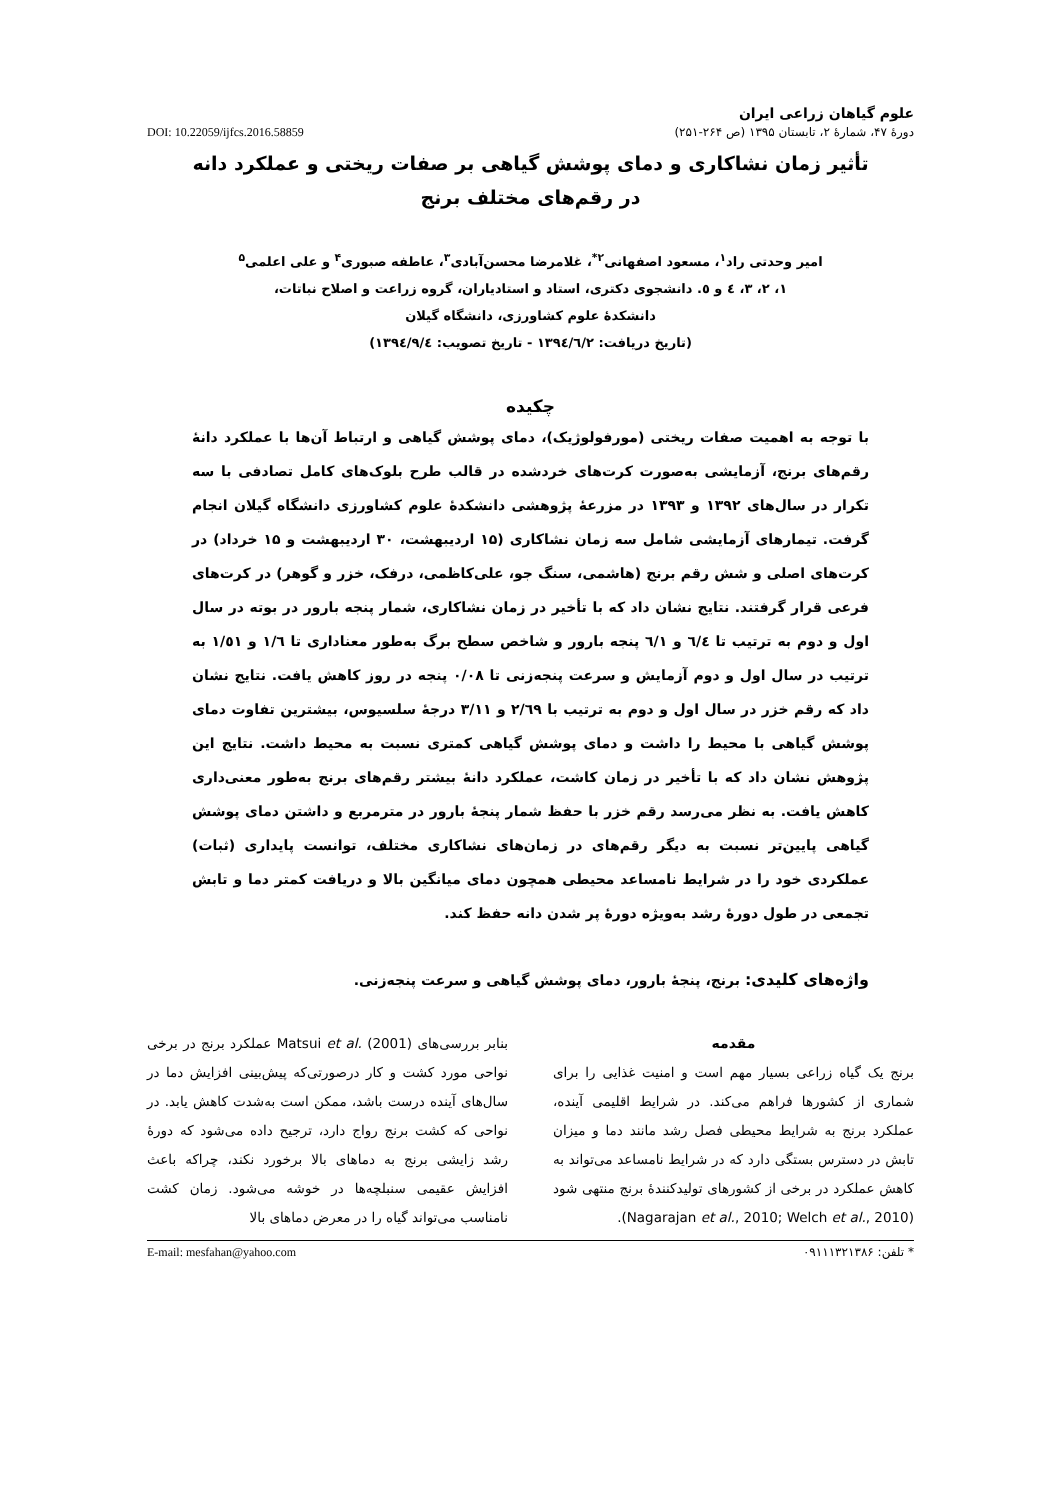علوم گیاهان زراعی ایران
دورهٔ ۴۷، شمارهٔ ۲، تابستان ۱۳۹۵ (ص ۲۶۴-۲۵۱) DOI: 10.22059/ijfcs.2016.58859
تأثیر زمان نشاکاری و دمای پوشش گیاهی بر صفات ریختی و عملکرد دانه
در رقم‌های مختلف برنج
امیر وحدتی راد<sup>۱</sup>، مسعود اصفهانی<sup>۲*</sup>، غلامرضا محسن‌آبادی<sup>۳</sup>، عاطفه صبوری<sup>۴</sup> و علی اعلمی<sup>۵</sup>
۱، ۲، ۳، ٤ و ٥. دانشجوی دکتری، استاد و استادیاران، گروه زراعت و اصلاح نباتات،
دانشکدهٔ علوم کشاورزی، دانشگاه گیلان
(تاریخ دریافت: ۱۳۹٤/٦/۲ - تاریخ تصویب: ۱۳۹٤/۹/٤)
چکیده
با توجه به اهمیت صفات ریختی (مورفولوژیک)، دمای پوشش گیاهی و ارتباط آن‌ها با عملکرد دانهٔ رقم‌های برنج، آزمایشی به‌صورت کرت‌های خردشده در قالب طرح بلوک‌های کامل تصادفی با سه تکرار در سال‌های ۱۳۹۲ و ۱۳۹۳ در مزرعهٔ پژوهشی دانشکدهٔ علوم کشاورزی دانشگاه گیلان انجام گرفت. تیمارهای آزمایشی شامل سه زمان نشاکاری (۱۵ اردیبهشت، ۳۰ اردیبهشت و ۱۵ خرداد) در کرت‌های اصلی و شش رقم برنج (هاشمی، سنگ جو، علی‌کاظمی، درفک، خزر و گوهر) در کرت‌های فرعی قرار گرفتند. نتایج نشان داد که با تأخیر در زمان نشاکاری، شمار پنجه بارور در بوته در سال اول و دوم به ترتیب تا ٦/٤ و ٦/١ پنجه بارور و شاخص سطح برگ به‌طور معناداری تا ۱/٦ و ۱/٥۱ به ترتیب در سال اول و دوم آزمایش و سرعت پنجه‌زنی تا ۰/۰۸ پنجه در روز کاهش یافت. نتایج نشان داد که رقم خزر در سال اول و دوم به ترتیب با ۲/٦۹ و ۳/۱۱ درجهٔ سلسیوس، بیشترین تفاوت دمای پوشش گیاهی با محیط را داشت و دمای پوشش گیاهی کمتری نسبت به محیط داشت. نتایج این پژوهش نشان داد که با تأخیر در زمان کاشت، عملکرد دانهٔ بیشتر رقم‌های برنج به‌طور معنی‌داری کاهش یافت. به نظر می‌رسد رقم خزر با حفظ شمار پنجهٔ بارور در مترمربع و داشتن دمای پوشش گیاهی پایین‌تر نسبت به دیگر رقم‌های در زمان‌های نشاکاری مختلف، توانست پایداری (ثبات) عملکردی خود را در شرایط نامساعد محیطی همچون دمای میانگین بالا و دریافت کمتر دما و تابش تجمعی در طول دورهٔ رشد به‌ویژه دورهٔ پر شدن دانه حفظ کند.
واژه‌های کلیدی: برنج، پنجهٔ بارور، دمای پوشش گیاهی و سرعت پنجه‌زنی.
مقدمه
برنج یک گیاه زراعی بسیار مهم است و امنیت غذایی را برای شماری از کشورها فراهم می‌کند. در شرایط اقلیمی آینده، عملکرد برنج به شرایط محیطی فصل رشد مانند دما و میزان تابش در دسترس بستگی دارد که در شرایط نامساعد می‌تواند به کاهش عملکرد در برخی از کشورهای تولیدکنندهٔ برنج منتهی شود (Nagarajan et al., 2010; Welch et al., 2010).
بنابر بررسی‌های Matsui et al. (2001) عملکرد برنج در برخی نواحی مورد کشت و کار درصورتی‌که پیش‌بینی افزایش دما در سال‌های آینده درست باشد، ممکن است به‌شدت کاهش یابد. در نواحی که کشت برنج رواج دارد، ترجیح داده می‌شود که دورهٔ رشد زایشی برنج به دماهای بالا برخورد نکند، چراکه باعث افزایش عقیمی سنبلچه‌ها در خوشه می‌شود. زمان کشت نامناسب می‌تواند گیاه را در معرض دماهای بالا
* تلفن: ۰۹۱۱۱۳۲۱۳۸۶ E-mail: mesfahan@yahoo.com